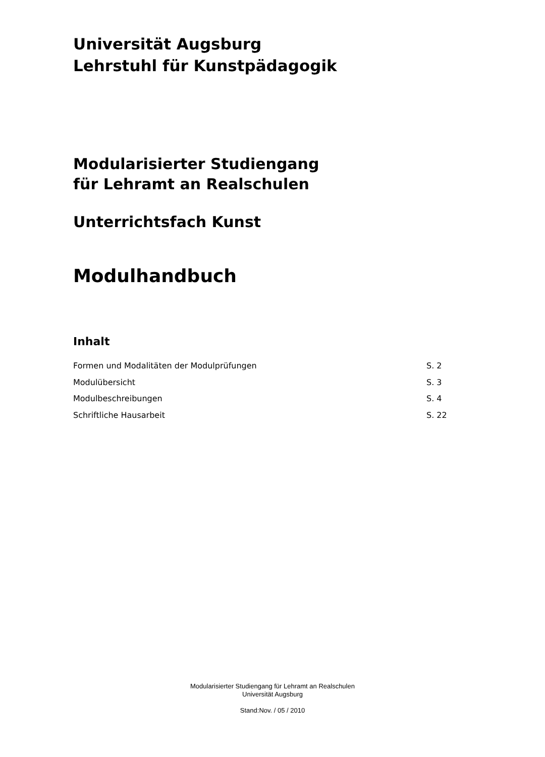Universität Augsburg
Lehrstuhl für Kunstpädagogik
Modularisierter Studiengang
für Lehramt an Realschulen
Unterrichtsfach Kunst
Modulhandbuch
Inhalt
Formen und Modalitäten der Modulprüfungen S. 2
Modulübersicht S. 3
Modulbeschreibungen S. 4
Schriftliche Hausarbeit S. 22
Modularisierter Studiengang für Lehramt an Realschulen
Universität Augsburg
Stand:Nov. / 05 / 2010